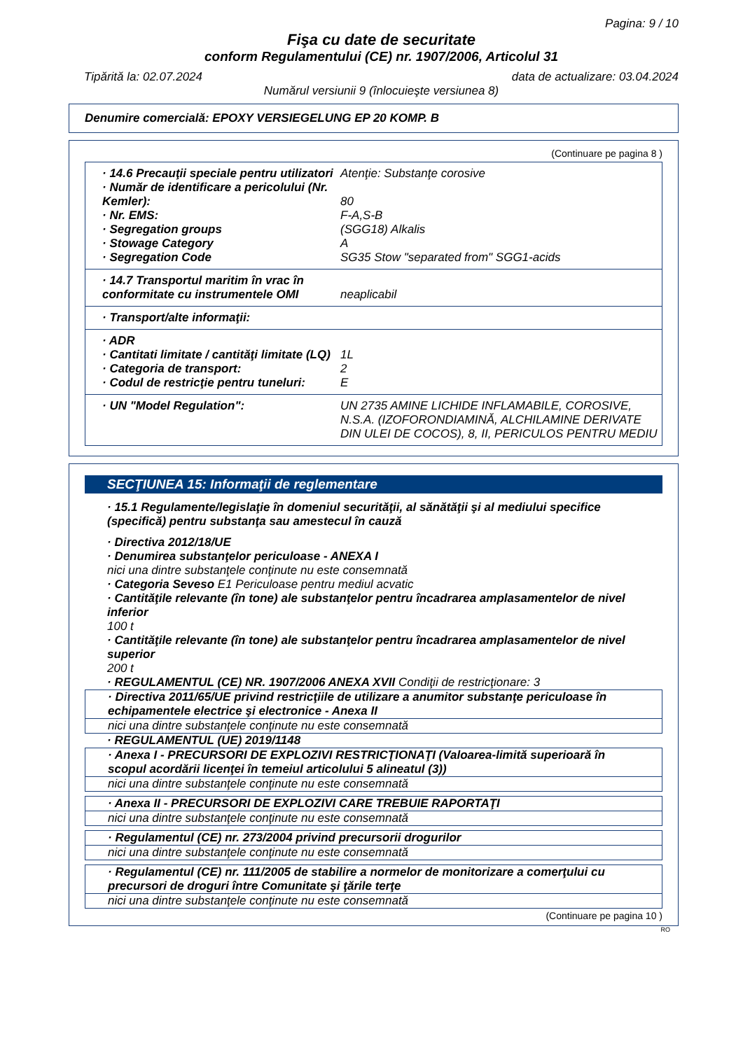Pagina: 9 / 10
Fişa cu date de securitate
conform Regulamentului (CE) nr. 1907/2006, Articolul 31
Tipărită la: 02.07.2024 data de actualizare: 03.04.2024
Numărul versiunii 9 (înlocuieşte versiunea 8)
Denumire comercială: EPOXY VERSIEGELUNG EP 20 KOMP. B
(Continuare pe pagina 8 )
· 14.6 Precauţii speciale pentru utilizatori Atenţie: Substanţe corosive
· Număr de identificare a pericolului (Nr. Kemler):
80
· Nr. EMS: F-A,S-B
· Segregation groups (SGG18) Alkalis
· Stowage Category A
· Segregation Code SG35 Stow "separated from" SGG1-acids
· 14.7 Transportul maritim în vrac în conformitate cu instrumentele OMI
neaplicabil
· Transport/alte informaţii:
· ADR
· Cantitati limitate / cantităţi limitate (LQ) 1L
· Categoria de transport: 2
· Codul de restricţie pentru tuneluri: E
· UN "Model Regulation": UN 2735 AMINE LICHIDE INFLAMABILE, COROSIVE, N.S.A. (IZOFORONDIAMINĂ, ALCHILAMINE DERIVATE DIN ULEI DE COCOS), 8, II, PERICULOS PENTRU MEDIU
SECŢIUNEA 15: Informaţii de reglementare
· 15.1 Regulamente/legislaţie în domeniul securităţii, al sănătăţii şi al mediului specifice (specifică) pentru substanţa sau amestecul în cauză
· Directiva 2012/18/UE
· Denumirea substanţelor periculoase - ANEXA I
nici una dintre substanţele conţinute nu este consemnată
· Categoria Seveso E1 Periculoase pentru mediul acvatic
· Cantităţile relevante (în tone) ale substanţelor pentru încadrarea amplasamentelor de nivel inferior
100 t
· Cantităţile relevante (în tone) ale substanţelor pentru încadrarea amplasamentelor de nivel superior
200 t
· REGULAMENTUL (CE) NR. 1907/2006 ANEXA XVII Condiţii de restricţionare: 3
· Directiva 2011/65/UE privind restricţiile de utilizare a anumitor substanţe periculoase în echipamentele electrice şi electronice - Anexa II
nici una dintre substanţele conţinute nu este consemnată
· REGULAMENTUL (UE) 2019/1148
· Anexa I - PRECURSORI DE EXPLOZIVI RESTRICŢIONAŢI (Valoarea-limită superioară în scopul acordării licenţei în temeiul articolului 5 alineatul (3))
nici una dintre substanţele conţinute nu este consemnată
· Anexa II - PRECURSORI DE EXPLOZIVI CARE TREBUIE RAPORTAŢI
nici una dintre substanţele conţinute nu este consemnată
· Regulamentul (CE) nr. 273/2004 privind precursorii drogurilor
nici una dintre substanţele conţinute nu este consemnată
· Regulamentul (CE) nr. 111/2005 de stabilire a normelor de monitorizare a comerţului cu precursori de droguri între Comunitate şi ţările terţe
nici una dintre substanţele conţinute nu este consemnată
(Continuare pe pagina 10 )
RO